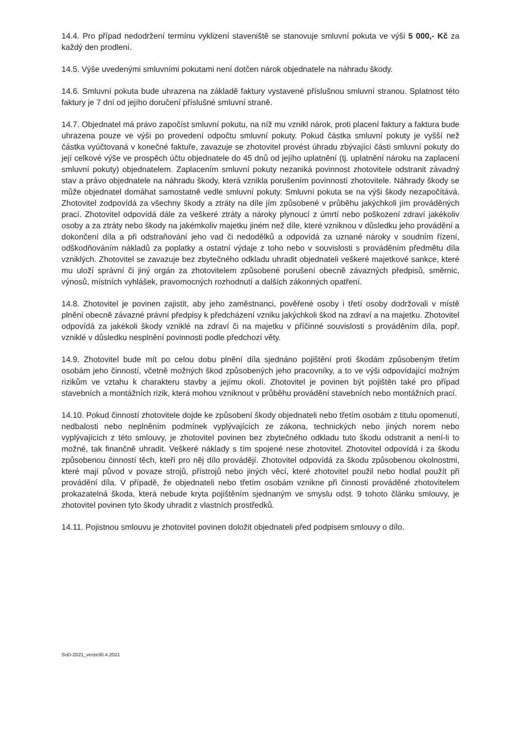14.4. Pro případ nedodržení termínu vyklizení staveniště se stanovuje smluvní pokuta ve výši 5 000,- Kč za každý den prodlení.
14.5. Výše uvedenými smluvními pokutami není dotčen nárok objednatele na náhradu škody.
14.6. Smluvní pokuta bude uhrazena na základě faktury vystavené příslušnou smluvní stranou. Splatnost této faktury je 7 dní od jejího doručení příslušné smluvní straně.
14.7. Objednatel má právo započíst smluvní pokutu, na níž mu vznikl nárok, proti placení faktury a faktura bude uhrazena pouze ve výši po provedení odpočtu smluvní pokuty. Pokud částka smluvní pokuty je vyšší než částka vyúčtovaná v konečné faktuře, zavazuje se zhotovitel provést úhradu zbývající části smluvní pokuty do její celkové výše ve prospěch účtu objednatele do 45 dnů od jejího uplatnění (tj. uplatnění nároku na zaplacení smluvní pokuty) objednatelem. Zaplacením smluvní pokuty nezaniká povinnost zhotovitele odstranit závadný stav a právo objednatele na náhradu škody, která vznikla porušením povinností zhotovitele. Náhrady škody se může objednatel domáhat samostatně vedle smluvní pokuty. Smluvní pokuta se na výši škody nezapočítává. Zhotovitel zodpovídá za všechny škody a ztráty na díle jím způsobené v průběhu jakýchkoli jím prováděných prací. Zhotovitel odpovídá dále za veškeré ztráty a nároky plynoucí z úmrtí nebo poškození zdraví jakékoliv osoby a za ztráty nebo škody na jakémkoliv majetku jiném než díle, které vzniknou v důsledku jeho provádění a dokončení díla a při odstraňování jeho vad či nedodělků a odpovídá za uznané nároky v soudním řízení, odškodňováním nákladů za poplatky a ostatní výdaje z toho nebo v souvislosti s prováděním předmětu díla vzniklých. Zhotovitel se zavazuje bez zbytečného odkladu uhradit objednateli veškeré majetkové sankce, které mu uloží správní či jiný orgán za zhotovitelem způsobené porušení obecně závazných předpisů, směrnic, výnosů, místních vyhlášek, pravomocných rozhodnutí a dalších zákonných opatření.
14.8. Zhotovitel je povinen zajistit, aby jeho zaměstnanci, pověřené osoby i třetí osoby dodržovali v místě plnění obecně závazné právní předpisy k předcházení vzniku jakýchkoli škod na zdraví a na majetku. Zhotovitel odpovídá za jakékoli škody vzniklé na zdraví či na majetku v příčinné souvislosti s prováděním díla, popř. vzniklé v důsledku nesplnění povinnosti podle předchozí věty.
14.9. Zhotovitel bude mít po celou dobu plnění díla sjednáno pojištění proti škodám způsobeným třetím osobám jeho činností, včetně možných škod způsobených jeho pracovníky, a to ve výši odpovídající možným rizikům ve vztahu k charakteru stavby a jejímu okolí. Zhotovitel je povinen být pojištěn také pro případ stavebních a montážních rizik, která mohou vzniknout v průběhu provádění stavebních nebo montážních prací.
14.10. Pokud činností zhotovitele dojde ke způsobení škody objednateli nebo třetím osobám z titulu opomenutí, nedbalosti nebo neplněním podmínek vyplývajících ze zákona, technických nebo jiných norem nebo vyplývajících z této smlouvy, je zhotovitel povinen bez zbytečného odkladu tuto škodu odstranit a není-li to možné, tak finančně uhradit. Veškeré náklady s tím spojené nese zhotovitel. Zhotovitel odpovídá i za škodu způsobenou činností těch, kteří pro něj dílo provádějí. Zhotovitel odpovídá za škodu způsobenou okolnostmi, které mají původ v povaze strojů, přístrojů nebo jiných věcí, které zhotovitel použil nebo hodlal použít při provádění díla. V případě, že objednateli nebo třetím osobám vznikne při činnosti prováděné zhotovitelem prokazatelná škoda, která nebude kryta pojištěním sjednaným ve smyslu odst. 9 tohoto článku smlouvy, je zhotovitel povinen tyto škody uhradit z vlastních prostředků.
14.11. Pojistnou smlouvu je zhotovitel povinen doložit objednateli před podpisem smlouvy o dílo.
SoD-2021_verze30.4.2021